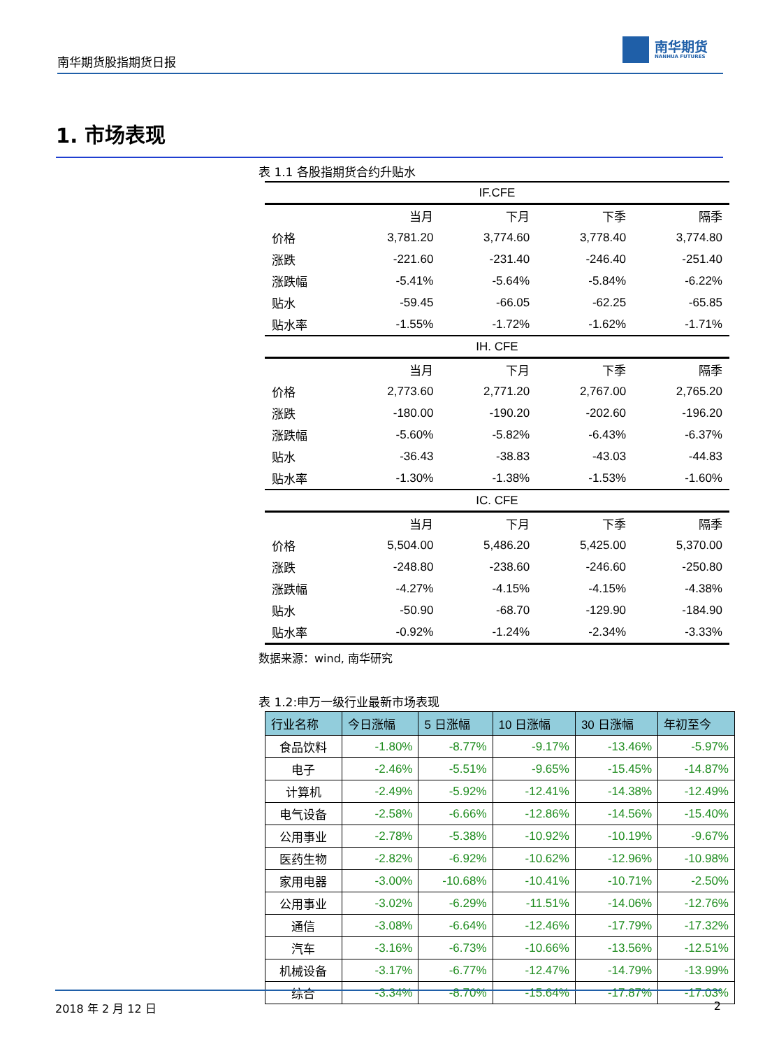南华期货股指期货日报
南华期货
NANHUA FUTURES
1. 市场表现
表 1.1 各股指期货合约升贴水
| IF.CFE | | | | |
| --- | --- | --- | --- | --- |
| | 当月 | 下月 | 下季 | 隔季 |
| 价格 | 3,781.20 | 3,774.60 | 3,778.40 | 3,774.80 |
| 涨跌 | -221.60 | -231.40 | -246.40 | -251.40 |
| 涨跌幅 | -5.41% | -5.64% | -5.84% | -6.22% |
| 贴水 | -59.45 | -66.05 | -62.25 | -65.85 |
| 贴水率 | -1.55% | -1.72% | -1.62% | -1.71% |
| IH. CFE | | | | |
| | 当月 | 下月 | 下季 | 隔季 |
| 价格 | 2,773.60 | 2,771.20 | 2,767.00 | 2,765.20 |
| 涨跌 | -180.00 | -190.20 | -202.60 | -196.20 |
| 涨跌幅 | -5.60% | -5.82% | -6.43% | -6.37% |
| 贴水 | -36.43 | -38.83 | -43.03 | -44.83 |
| 贴水率 | -1.30% | -1.38% | -1.53% | -1.60% |
| IC. CFE | | | | |
| | 当月 | 下月 | 下季 | 隔季 |
| 价格 | 5,504.00 | 5,486.20 | 5,425.00 | 5,370.00 |
| 涨跌 | -248.80 | -238.60 | -246.60 | -250.80 |
| 涨跌幅 | -4.27% | -4.15% | -4.15% | -4.38% |
| 贴水 | -50.90 | -68.70 | -129.90 | -184.90 |
| 贴水率 | -0.92% | -1.24% | -2.34% | -3.33% |
数据来源：wind, 南华研究
表 1.2:申万一级行业最新市场表现
| 行业名称 | 今日涨幅 | 5 日涨幅 | 10 日涨幅 | 30 日涨幅 | 年初至今 |
| --- | --- | --- | --- | --- | --- |
| 食品饮料 | -1.80% | -8.77% | -9.17% | -13.46% | -5.97% |
| 电子 | -2.46% | -5.51% | -9.65% | -15.45% | -14.87% |
| 计算机 | -2.49% | -5.92% | -12.41% | -14.38% | -12.49% |
| 电气设备 | -2.58% | -6.66% | -12.86% | -14.56% | -15.40% |
| 公用事业 | -2.78% | -5.38% | -10.92% | -10.19% | -9.67% |
| 医药生物 | -2.82% | -6.92% | -10.62% | -12.96% | -10.98% |
| 家用电器 | -3.00% | -10.68% | -10.41% | -10.71% | -2.50% |
| 公用事业 | -3.02% | -6.29% | -11.51% | -14.06% | -12.76% |
| 通信 | -3.08% | -6.64% | -12.46% | -17.79% | -17.32% |
| 汽车 | -3.16% | -6.73% | -10.66% | -13.56% | -12.51% |
| 机械设备 | -3.17% | -6.77% | -12.47% | -14.79% | -13.99% |
| 综合 | -3.34% | -8.70% | -15.64% | -17.87% | -17.03% |
2018 年 2 月 12 日 2